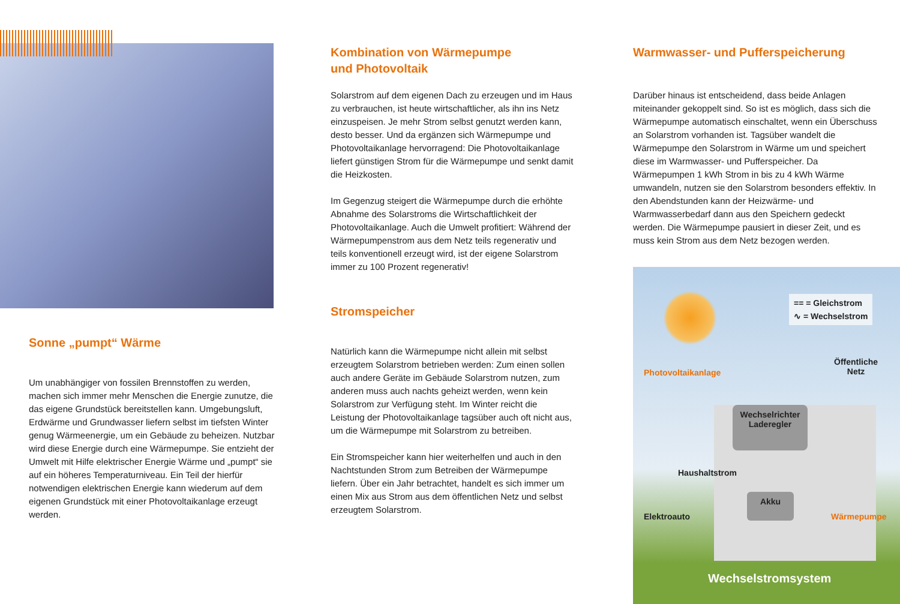Sonne „pumpt“ Wärme
Um unabhängiger von fossilen Brennstoffen zu werden, machen sich immer mehr Menschen die Energie zunutze, die das eigene Grundstück bereitstellen kann. Umgebungsluft, Erdwärme und Grundwasser liefern selbst im tiefsten Winter genug Wärmeenergie, um ein Gebäude zu beheizen. Nutzbar wird diese Energie durch eine Wärmepumpe. Sie entzieht der Umwelt mit Hilfe elektrischer Energie Wärme und „pumpt“ sie auf ein höheres Temperaturniveau. Ein Teil der hierfür notwendigen elektrischen Energie kann wiederum auf dem eigenen Grundstück mit einer Photovoltaikanlage erzeugt werden.
Kombination von Wärmepumpe
und Photovoltaik
Solarstrom auf dem eigenen Dach zu erzeugen und im Haus zu verbrauchen, ist heute wirtschaftlicher, als ihn ins Netz einzuspeisen. Je mehr Strom selbst genutzt werden kann, desto besser. Und da ergänzen sich Wärmepumpe und Photovoltaikanlage hervorragend: Die Photovoltaikanlage liefert günstigen Strom für die Wärmepumpe und senkt damit die Heizkosten.
Im Gegenzug steigert die Wärmepumpe durch die erhöhte Abnahme des Solarstroms die Wirtschaftlichkeit der Photovoltaikanlage. Auch die Umwelt profitiert: Während der Wärmepumpenstrom aus dem Netz teils regenerativ und teils konventionell erzeugt wird, ist der eigene Solarstrom immer zu 100 Prozent regenerativ!
Stromspeicher
Natürlich kann die Wärmepumpe nicht allein mit selbst erzeugtem Solarstrom betrieben werden: Zum einen sollen auch andere Geräte im Gebäude Solarstrom nutzen, zum anderen muss auch nachts geheizt werden, wenn kein Solarstrom zur Verfügung steht. Im Winter reicht die Leistung der Photovoltaikanlage tagsüber auch oft nicht aus, um die Wärmepumpe mit Solarstrom zu betreiben.
Ein Stromspeicher kann hier weiterhelfen und auch in den Nachtstunden Strom zum Betreiben der Wärmepumpe liefern. Über ein Jahr betrachtet, handelt es sich immer um einen Mix aus Strom aus dem öffentlichen Netz und selbst erzeugtem Solarstrom.
Warmwasser- und Pufferspeicherung
Darüber hinaus ist entscheidend, dass beide Anlagen miteinander gekoppelt sind. So ist es möglich, dass sich die Wärmepumpe automatisch einschaltet, wenn ein Überschuss an Solarstrom vorhanden ist. Tagsüber wandelt die Wärmepumpe den Solarstrom in Wärme um und speichert diese im Warmwasser- und Pufferspeicher. Da Wärmepumpen 1 kWh Strom in bis zu 4 kWh Wärme umwandeln, nutzen sie den Solarstrom besonders effektiv. In den Abendstunden kann der Heizwärme- und Warmwasserbedarf dann aus den Speichern gedeckt werden. Die Wärmepumpe pausiert in dieser Zeit, und es muss kein Strom aus dem Netz bezogen werden.
== = Gleichstrom
∿ = Wechselstrom
Photovoltaikanlage
Öffentliche
Netz
Wechselrichter
Laderegler
Haushaltstrom
Akku
Elektroauto Wärmepumpe
Wechselstromsystem